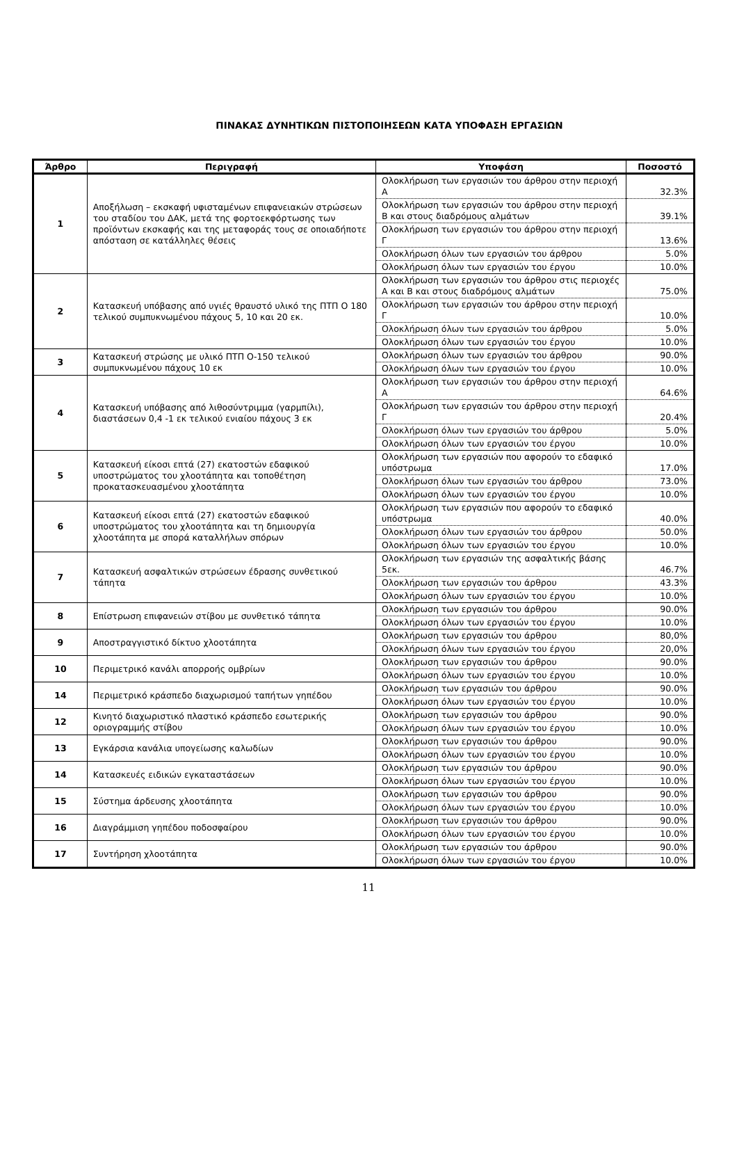ΠΙΝΑΚΑΣ ΔΥΝΗΤΙΚΩΝ ΠΙΣΤΟΠΟΙΗΣΕΩΝ ΚΑΤΑ ΥΠΟΦΑΣΗ ΕΡΓΑΣΙΩΝ
| Άρθρο | Περιγραφή | Υποφάση | Ποσοστό |
| --- | --- | --- | --- |
| 1 | Αποξήλωση – εκσκαφή υφισταμένων επιφανειακών στρώσεων του σταδίου του ΔΑΚ, μετά της φορτοεκφόρτωσης των προϊόντων εκσκαφής και της μεταφοράς τους σε οποιαδήποτε απόσταση σε κατάλληλες θέσεις | Ολοκλήρωση των εργασιών του άρθρου στην περιοχή Α | 32.3% |
| | | Ολοκλήρωση των εργασιών του άρθρου στην περιοχή Β και στους διαδρόμους αλμάτων | 39.1% |
| | | Ολοκλήρωση των εργασιών του άρθρου στην περιοχή Γ | 13.6% |
| | | Ολοκλήρωση όλων των εργασιών του άρθρου | 5.0% |
| | | Ολοκλήρωση όλων των εργασιών του έργου | 10.0% |
| 2 | Κατασκευή υπόβασης από υγιές θραυστό υλικό της ΠΤΠ Ο 180 τελικού συμπυκνωμένου πάχους 5, 10 και 20 εκ. | Ολοκλήρωση των εργασιών του άρθρου στις περιοχές Α και Β και στους διαδρόμους αλμάτων | 75.0% |
| | | Ολοκλήρωση των εργασιών του άρθρου στην περιοχή Γ | 10.0% |
| | | Ολοκλήρωση όλων των εργασιών του άρθρου | 5.0% |
| | | Ολοκλήρωση όλων των εργασιών του έργου | 10.0% |
| 3 | Κατασκευή στρώσης με υλικό ΠΤΠ Ο-150 τελικού συμπυκνωμένου πάχους 10 εκ | Ολοκλήρωση όλων των εργασιών του άρθρου | 90.0% |
| | | Ολοκλήρωση όλων των εργασιών του έργου | 10.0% |
| 4 | Κατασκευή υπόβασης από λιθοσύντριμμα (γαρμπίλι), διαστάσεων 0,4 -1 εκ τελικού ενιαίου πάχους 3 εκ | Ολοκλήρωση των εργασιών του άρθρου στην περιοχή Α | 64.6% |
| | | Ολοκλήρωση των εργασιών του άρθρου στην περιοχή Γ | 20.4% |
| | | Ολοκλήρωση όλων των εργασιών του άρθρου | 5.0% |
| | | Ολοκλήρωση όλων των εργασιών του έργου | 10.0% |
| 5 | Κατασκευή είκοσι επτά (27) εκατοστών εδαφικού υποστρώματος του χλοοτάπητα και τοποθέτηση προκατασκευασμένου χλοοτάπητα | Ολοκλήρωση των εργασιών που αφορούν το εδαφικό υπόστρωμα | 17.0% |
| | | Ολοκλήρωση όλων των εργασιών του άρθρου | 73.0% |
| | | Ολοκλήρωση όλων των εργασιών του έργου | 10.0% |
| 6 | Κατασκευή είκοσι επτά (27) εκατοστών εδαφικού υποστρώματος του χλοοτάπητα και τη δημιουργία χλοοτάπητα με σπορά καταλλήλων σπόρων | Ολοκλήρωση των εργασιών που αφορούν το εδαφικό υπόστρωμα | 40.0% |
| | | Ολοκλήρωση όλων των εργασιών του άρθρου | 50.0% |
| | | Ολοκλήρωση όλων των εργασιών του έργου | 10.0% |
| 7 | Κατασκευή ασφαλτικών στρώσεων έδρασης συνθετικού τάπητα | Ολοκλήρωση των εργασιών της ασφαλτικής βάσης 5εκ. | 46.7% |
| | | Ολοκλήρωση των εργασιών του άρθρου | 43.3% |
| | | Ολοκλήρωση όλων των εργασιών του έργου | 10.0% |
| 8 | Επίστρωση επιφανειών στίβου με συνθετικό τάπητα | Ολοκλήρωση των εργασιών του άρθρου | 90.0% |
| | | Ολοκλήρωση όλων των εργασιών του έργου | 10.0% |
| 9 | Αποστραγγιστικό δίκτυο χλοοτάπητα | Ολοκλήρωση των εργασιών του άρθρου | 80,0% |
| | | Ολοκλήρωση όλων των εργασιών του έργου | 20,0% |
| 10 | Περιμετρικό κανάλι απορροής ομβρίων | Ολοκλήρωση των εργασιών του άρθρου | 90.0% |
| | | Ολοκλήρωση όλων των εργασιών του έργου | 10.0% |
| 14 | Περιμετρικό κράσπεδο διαχωρισμού ταπήτων γηπέδου | Ολοκλήρωση των εργασιών του άρθρου | 90.0% |
| | | Ολοκλήρωση όλων των εργασιών του έργου | 10.0% |
| 12 | Κινητό διαχωριστικό πλαστικό κράσπεδο εσωτερικής οριογραμμής στίβου | Ολοκλήρωση των εργασιών του άρθρου | 90.0% |
| | | Ολοκλήρωση όλων των εργασιών του έργου | 10.0% |
| 13 | Εγκάρσια κανάλια υπογείωσης καλωδίων | Ολοκλήρωση των εργασιών του άρθρου | 90.0% |
| | | Ολοκλήρωση όλων των εργασιών του έργου | 10.0% |
| 14 | Κατασκευές ειδικών εγκαταστάσεων | Ολοκλήρωση των εργασιών του άρθρου | 90.0% |
| | | Ολοκλήρωση όλων των εργασιών του έργου | 10.0% |
| 15 | Σύστημα άρδευσης χλοοτάπητα | Ολοκλήρωση των εργασιών του άρθρου | 90.0% |
| | | Ολοκλήρωση όλων των εργασιών του έργου | 10.0% |
| 16 | Διαγράμμιση γηπέδου ποδοσφαίρου | Ολοκλήρωση των εργασιών του άρθρου | 90.0% |
| | | Ολοκλήρωση όλων των εργασιών του έργου | 10.0% |
| 17 | Συντήρηση χλοοτάπητα | Ολοκλήρωση των εργασιών του άρθρου | 90.0% |
| | | Ολοκλήρωση όλων των εργασιών του έργου | 10.0% |
11